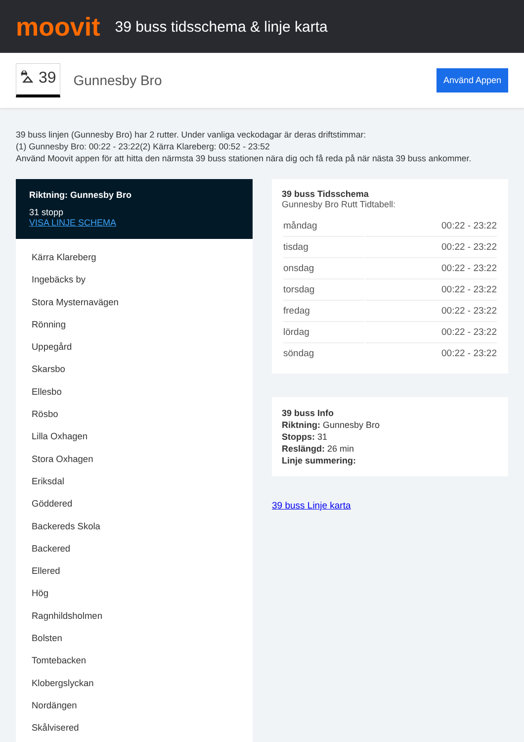moovit
39 buss tidsschema & linje karta
⛍ 39 Gunnesby Bro Använd Appen
39 buss linjen (Gunnesby Bro) har 2 rutter. Under vanliga veckodagar är deras driftstimmar:
(1) Gunnesby Bro: 00:22 - 23:22(2) Kärra Klareberg: 00:52 - 23:52
Använd Moovit appen för att hitta den närmsta 39 buss stationen nära dig och få reda på när nästa 39 buss ankommer.
Riktning: Gunnesby Bro
31 stopp
VISA LINJE SCHEMA
Kärra Klareberg
Ingebäcks by
Stora Mysternavägen
Rönning
Uppegård
Skarsbo
Ellesbo
Rösbo
Lilla Oxhagen
Stora Oxhagen
Eriksdal
Göddered
Backereds Skola
Backered
Ellered
Hög
Ragnhildsholmen
Bolsten
Tomtebacken
Klobergslyckan
Nordängen
Skålvisered
39 buss Tidsschema
Gunnesby Bro Rutt Tidtabell:
| måndag | 00:22 - 23:22 |
| tisdag | 00:22 - 23:22 |
| onsdag | 00:22 - 23:22 |
| torsdag | 00:22 - 23:22 |
| fredag | 00:22 - 23:22 |
| lördag | 00:22 - 23:22 |
| söndag | 00:22 - 23:22 |
39 buss Info
Riktning: Gunnesby Bro
Stopps: 31
Reslängd: 26 min
Linje summering:
39 buss Linje karta